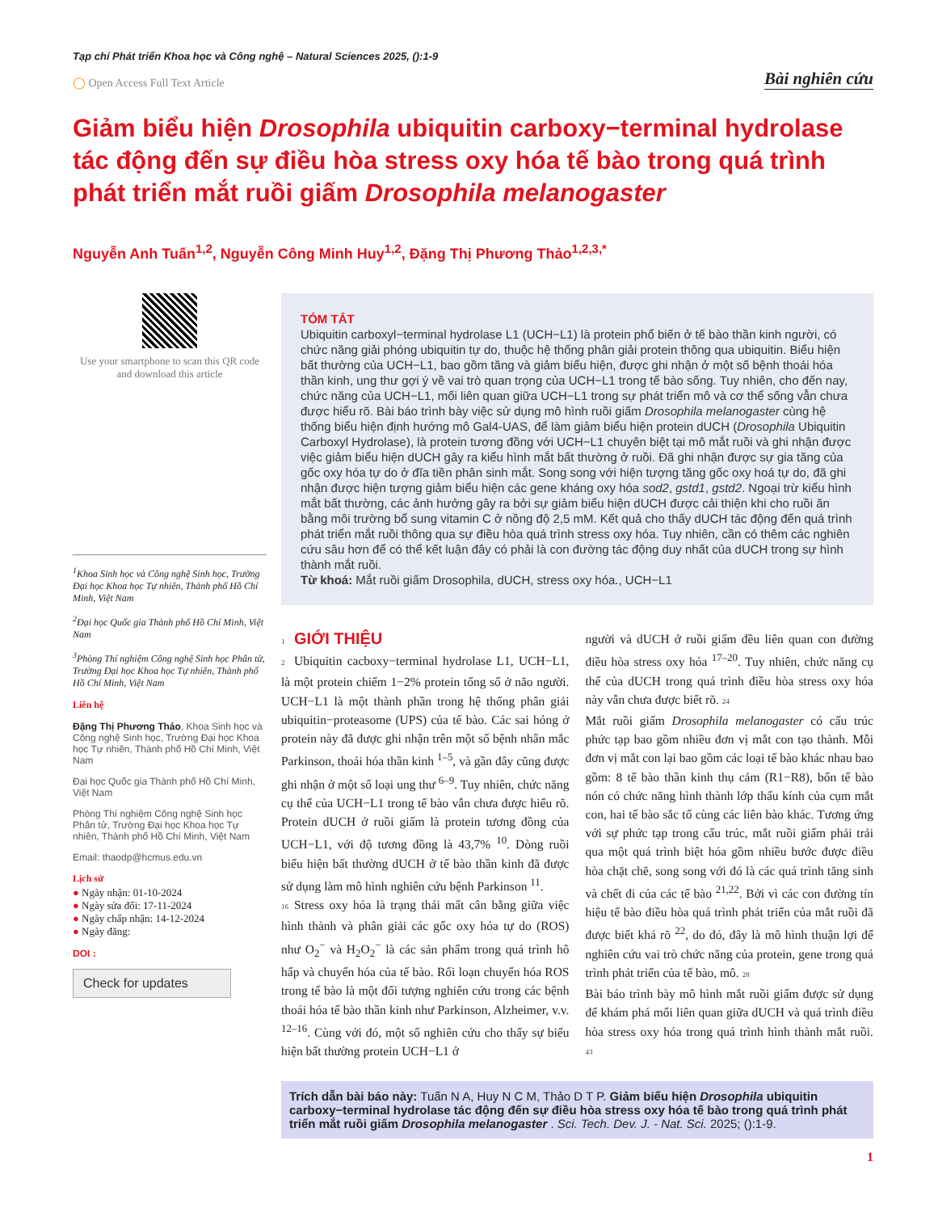Tạp chí Phát triển Khoa học và Công nghệ – Natural Sciences 2025, ():1-9
◯ Open Access Full Text Article Bài nghiên cứu
Giảm biểu hiện Drosophila ubiquitin carboxy−terminal hydrolase tác động đến sự điều hòa stress oxy hóa tế bào trong quá trình phát triển mắt ruồi giấm Drosophila melanogaster
Nguyễn Anh Tuấn<sup>1,2</sup>, Nguyễn Công Minh Huy<sup>1,2</sup>, Đặng Thị Phương Thảo<sup>1,2,3,*</sup>
Use your smartphone to scan this QR code and download this article
<sup>1</sup> Khoa Sinh học và Công nghệ Sinh học, Trường Đại học Khoa học Tự nhiên, Thành phố Hồ Chí Minh, Việt Nam
<sup>2</sup> Đại học Quốc gia Thành phố Hồ Chí Minh, Việt Nam
<sup>3</sup> Phòng Thí nghiệm Công nghệ Sinh học Phân tử, Trường Đại học Khoa học Tự nhiên, Thành phố Hồ Chí Minh, Việt Nam
Liên hệ
Đặng Thị Phương Thảo, Khoa Sinh học và Công nghệ Sinh học, Trường Đại học Khoa học Tự nhiên, Thành phố Hồ Chí Minh, Việt Nam
Đại học Quốc gia Thành phố Hồ Chí Minh, Việt Nam
Phòng Thí nghiệm Công nghệ Sinh học Phân tử, Trường Đại học Khoa học Tự nhiên, Thành phố Hồ Chí Minh, Việt Nam
Email: thaodp@hcmus.edu.vn
Lịch sử
● Ngày nhận: 01-10-2024
● Ngày sửa đổi: 17-11-2024
● Ngày chấp nhận: 14-12-2024
● Ngày đăng:
DOI :
Check for updates
TÓM TẮT
Ubiquitin carboxyl−terminal hydrolase L1 (UCH−L1) là protein phổ biến ở tế bào thần kinh người, có chức năng giải phóng ubiquitin tự do, thuộc hệ thống phân giải protein thông qua ubiquitin. Biểu hiện bất thường của UCH−L1, bao gồm tăng và giảm biểu hiện, được ghi nhận ở một số bệnh thoái hóa thần kinh, ung thư gợi ý về vai trò quan trọng của UCH−L1 trong tế bào sống. Tuy nhiên, cho đến nay, chức năng của UCH−L1, mối liên quan giữa UCH−L1 trong sự phát triển mô và cơ thể sống vẫn chưa được hiểu rõ. Bài báo trình bày việc sử dụng mô hình ruồi giấm Drosophila melanogaster cùng hệ thống biểu hiện định hướng mô Gal4-UAS, để làm giảm biểu hiện protein dUCH (Drosophila Ubiquitin Carboxyl Hydrolase), là protein tương đồng với UCH−L1 chuyên biệt tại mô mắt ruồi và ghi nhận được việc giảm biểu hiện dUCH gây ra kiểu hình mắt bất thường ở ruồi. Đã ghi nhận được sự gia tăng của gốc oxy hóa tự do ở đĩa tiền phân sinh mắt. Song song với hiện tượng tăng gốc oxy hoá tự do, đã ghi nhận được hiện tượng giảm biểu hiện các gene kháng oxy hóa sod2, gstd1, gstd2. Ngoại trừ kiểu hình mắt bất thường, các ảnh hưởng gây ra bởi sự giảm biểu hiện dUCH được cải thiện khi cho ruồi ăn bằng môi trường bổ sung vitamin C ở nồng độ 2,5 mM. Kết quả cho thấy dUCH tác động đến quá trình phát triển mắt ruồi thông qua sự điều hòa quá trình stress oxy hóa. Tuy nhiên, cần có thêm các nghiên cứu sâu hơn để có thể kết luận đây có phải là con đường tác động duy nhất của dUCH trong sự hình thành mắt ruồi.
Từ khoá: Mắt ruồi giấm Drosophila, dUCH, stress oxy hóa., UCH−L1
1 GIỚI THIỆU
2 Ubiquitin cacboxy−terminal hydrolase L1, UCH−L1, là một protein chiếm 1−2% protein tổng số ở não người. UCH−L1 là một thành phần trong hệ thống phân giải ubiquitin−proteasome (UPS) của tế bào. Các sai hỏng ở protein này đã được ghi nhận trên một số bệnh nhân mắc Parkinson, thoái hóa thần kinh <sup>1–5</sup>, và gần đây cũng được ghi nhận ở một số loại ung thư <sup>6–9</sup>. Tuy nhiên, chức năng cụ thể của UCH−L1 trong tế bào vẫn chưa được hiểu rõ. Protein dUCH ở ruồi giấm là protein tương đồng của UCH−L1, với độ tương đồng là 43,7% <sup>10</sup>. Dòng ruồi biểu hiện bất thường dUCH ở tế bào thần kinh đã được sử dụng làm mô hình nghiên cứu bệnh Parkinson <sup>11</sup>.
16 Stress oxy hóa là trạng thái mất cân bằng giữa việc hình thành và phân giải các gốc oxy hóa tự do (ROS) như O<sub>2</sub><sup>−</sup> và H<sub>2</sub>O<sub>2</sub><sup>−</sup> là các sản phẩm trong quá trình hô hấp và chuyển hóa của tế bào. Rối loạn chuyển hóa ROS trong tế bào là một đối tượng nghiên cứu trong các bệnh thoái hóa tế bào thần kinh như Parkinson, Alzheimer, v.v. <sup>12–16</sup>. Cùng với đó, một số nghiên cứu cho thấy sự biểu hiện bất thường protein UCH−L1 ở
người và dUCH ở ruồi giấm đều liên quan con đường điều hòa stress oxy hóa <sup>17–20</sup>. Tuy nhiên, chức năng cụ thể của dUCH trong quá trình điều hòa stress oxy hóa này vẫn chưa được biết rõ. 24
Mắt ruồi giấm Drosophila melanogaster có cấu trúc phức tạp bao gồm nhiều đơn vị mắt con tạo thành. Mỗi đơn vị mắt con lại bao gồm các loại tế bào khác nhau bao gồm: 8 tế bào thần kinh thụ cảm (R1−R8), bốn tế bào nón có chức năng hình thành lớp thấu kính của cụm mắt con, hai tế bào sắc tố cùng các liên bào khác. Tương ứng với sự phức tạp trong cấu trúc, mắt ruồi giấm phải trải qua một quá trình biệt hóa gồm nhiều bước được điều hòa chặt chẽ, song song với đó là các quá trình tăng sinh và chết đi của các tế bào <sup>21,22</sup>. Bởi vì các con đường tín hiệu tế bào điều hòa quá trình phát triển của mắt ruồi đã được biết khá rõ <sup>22</sup>, do đó, đây là mô hình thuận lợi để nghiên cứu vai trò chức năng của protein, gene trong quá trình phát triển của tế bào, mô. 28
Bài báo trình bày mô hình mắt ruồi giấm được sử dụng để khám phá mối liên quan giữa dUCH và quá trình điều hòa stress oxy hóa trong quá trình hình thành mắt ruồi. 43
Trích dẫn bài báo này: Tuấn N A, Huy N C M, Thảo D T P. Giảm biểu hiện Drosophila ubiquitin carboxy−terminal hydrolase tác động đến sự điều hòa stress oxy hóa tế bào trong quá trình phát triển mắt ruồi giấm Drosophila melanogaster . Sci. Tech. Dev. J. - Nat. Sci. 2025; ():1-9.
1